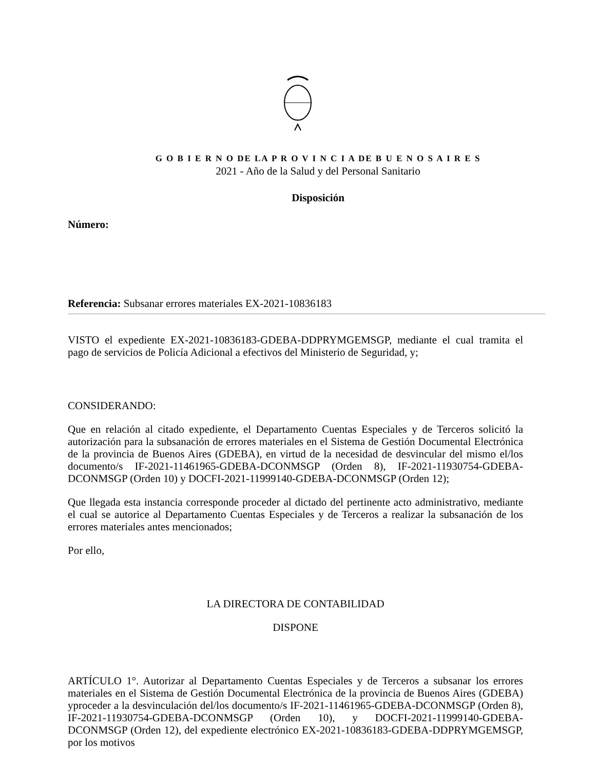G O B I E R N O DE LA P R O V I N C I A DE B U E N O S A I R E S
2021 - Año de la Salud y del Personal Sanitario
Disposición
Número:
Referencia: Subsanar errores materiales EX-2021-10836183
VISTO el expediente EX-2021-10836183-GDEBA-DDPRYMGEMSGP, mediante el cual tramita el pago de servicios de Policía Adicional a efectivos del Ministerio de Seguridad, y;
CONSIDERANDO:
Que en relación al citado expediente, el Departamento Cuentas Especiales y de Terceros solicitó la autorización para la subsanación de errores materiales en el Sistema de Gestión Documental Electrónica de la provincia de Buenos Aires (GDEBA), en virtud de la necesidad de desvincular del mismo el/los documento/s IF-2021-11461965-GDEBA-DCONMSGP (Orden 8), IF-2021-11930754-GDEBA-DCONMSGP (Orden 10) y DOCFI-2021-11999140-GDEBA-DCONMSGP (Orden 12);
Que llegada esta instancia corresponde proceder al dictado del pertinente acto administrativo, mediante el cual se autorice al Departamento Cuentas Especiales y de Terceros a realizar la subsanación de los errores materiales antes mencionados;
Por ello,
LA DIRECTORA DE CONTABILIDAD
DISPONE
ARTÍCULO 1°. Autorizar al Departamento Cuentas Especiales y de Terceros a subsanar los errores materiales en el Sistema de Gestión Documental Electrónica de la provincia de Buenos Aires (GDEBA) yproceder a la desvinculación del/los documento/s IF-2021-11461965-GDEBA-DCONMSGP (Orden 8), IF-2021-11930754-GDEBA-DCONMSGP (Orden 10), y DOCFI-2021-11999140-GDEBA-DCONMSGP (Orden 12), del expediente electrónico EX-2021-10836183-GDEBA-DDPRYMGEMSGP, por los motivos